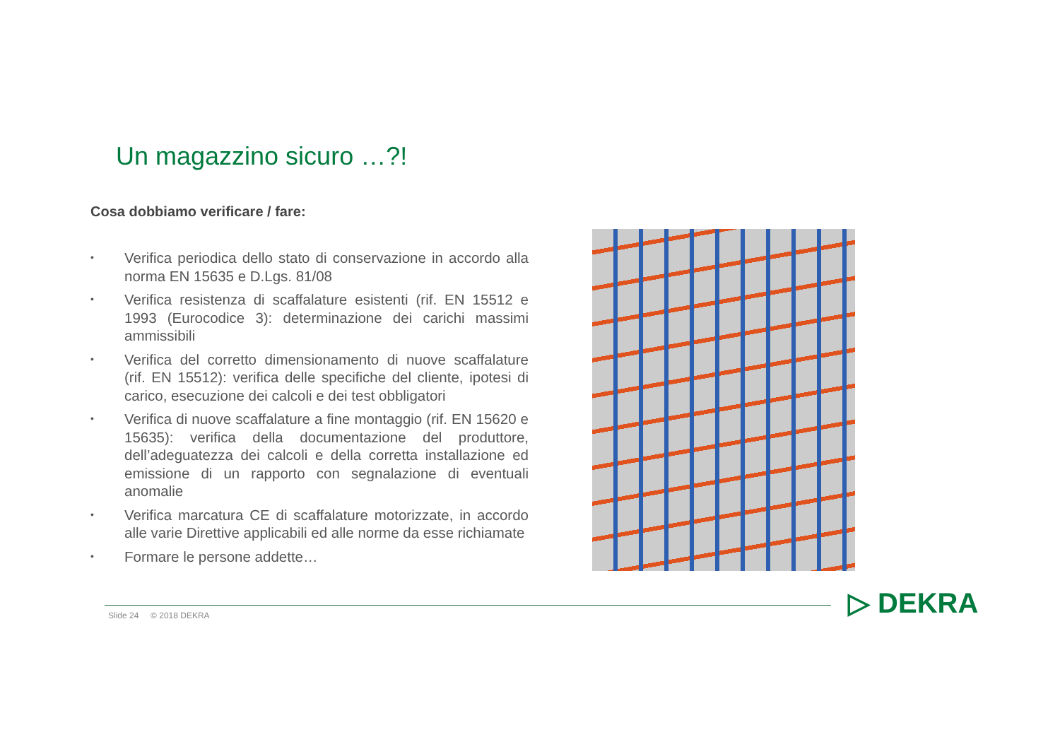Un magazzino sicuro …?!
Cosa dobbiamo verificare / fare:
• Verifica periodica dello stato di conservazione in accordo alla norma EN 15635 e D.Lgs. 81/08
• Verifica resistenza di scaffalature esistenti (rif. EN 15512 e 1993 (Eurocodice 3): determinazione dei carichi massimi ammissibili
• Verifica del corretto dimensionamento di nuove scaffalature (rif. EN 15512): verifica delle specifiche del cliente, ipotesi di carico, esecuzione dei calcoli e dei test obbligatori
• Verifica di nuove scaffalature a fine montaggio (rif. EN 15620 e 15635): verifica della documentazione del produttore, dell’adeguatezza dei calcoli e della corretta installazione ed emissione di un rapporto con segnalazione di eventuali anomalie
• Verifica marcatura CE di scaffalature motorizzate, in accordo alle varie Direttive applicabili ed alle norme da esse richiamate
• Formare le persone addette…
Slide 24 © 2018 DEKRA ▷ DEKRA